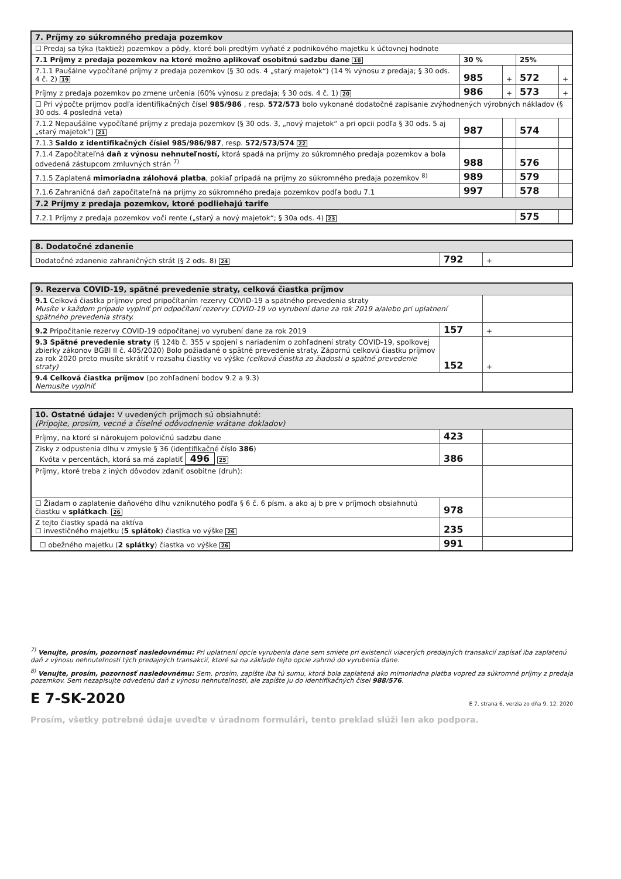| 7. Príjmy zo súkromného predaja pozemkov | | | | |
| --- | --- | --- | --- | --- |
| ☐ Predaj sa týka (taktiež) pozemkov a pôdy, ktoré boli predtým vyňaté z podnikového majetku k účtovnej hodnote | | | | |
| 7.1 Príjmy z predaja pozemkov na ktoré možno aplikovať osobitnú sadzbu dane 18 | 30 % | | 25% | |
| 7.1.1 Paušálne vypočítané príjmy z predaja pozemkov (§ 30 ods. 4 „starý majetok“) (14 % výnosu z predaja; § 30 ods. 4 č. 2) 19 | 985 | + | 572 | + |
| Príjmy z predaja pozemkov po zmene určenia (60% výnosu z predaja; § 30 ods. 4 č. 1) 20 | 986 | + | 573 | + |
| ☐ Pri výpočte príjmov podľa identifikačných čísel 985/986 , resp. 572/573 bolo vykonané dodatočné zapísanie zvýhodnených výrobných nákladov (§ 30 ods. 4 posledná veta) | | | | |
| 7.1.2 Nepaušálne vypočítané príjmy z predaja pozemkov (§ 30 ods. 3, „nový majetok“ a pri opcii podľa § 30 ods. 5 aj „starý majetok“) 21 | 987 | | 574 | |
| 7.1.3 Saldo z identifikačných čísiel 985/986/987 , resp. 572/573/574 22 | | | | |
| 7.1.4 Započítateľná daň z výnosu nehnuteľností, ktorá spadá na príjmy zo súkromného predaja pozemkov a bola odvedená zástupcom zmluvných strán <sup>7)</sup> | 988 | | 576 | |
| 7.1.5 Zaplatená mimoriadna zálohová platba , pokiaľ pripadá na príjmy zo súkromného predaja pozemkov <sup>8)</sup> | 989 | | 579 | |
| 7.1.6 Zahraničná daň započítateľná na príjmy zo súkromného predaja pozemkov podľa bodu 7.1 | 997 | | 578 | |
| 7.2 Príjmy z predaja pozemkov, ktoré podliehajú tarife | | | | |
| 7.2.1 Príjmy z predaja pozemkov voči rente („starý a nový majetok“; § 30a ods. 4) 23 | | | 575 | |
| 8. Dodatočné zdanenie | | |
| --- | --- | --- |
| Dodatočné zdanenie zahraničných strát (§ 2 ods. 8) 24 | 792 | + |
| 9. Rezerva COVID-19, spätné prevedenie straty, celková čiastka príjmov | | |
| --- | --- | --- |
| 9.1 Celková čiastka príjmov pred pripočítaním rezervy COVID-19 a spätného prevedenia straty Musíte v každom prípade vyplniť pri odpočítaní rezervy COVID-19 vo vyrubení dane za rok 2019 a/alebo pri uplatnení spätného prevedenia straty. | | |
| 9.2 Pripočítanie rezervy COVID-19 odpočítanej vo vyrubení dane za rok 2019 | 157 | + |
| 9.3 Spätné prevedenie straty (§ 124b č. 355 v spojení s nariadením o zohľadnení straty COVID-19, spolkovej zbierky zákonov BGBl II č. 405/2020) Bolo požiadané o spätné prevedenie straty. Zápornú celkovú čiastku príjmov za rok 2020 preto musíte skrátiť v rozsahu čiastky vo výške (celková čiastka zo žiadosti o spätné prevedenie straty) | 152 | + |
| 9.4 Celková čiastka príjmov (po zohľadnení bodov 9.2 a 9.3) Nemusíte vyplniť | | |
| 10. Ostatné údaje: V uvedených príjmoch sú obsiahnuté: (Pripojte, prosím, vecné a číselné odôvodnenie vrátane dokladov) | | |
| --- | --- | --- |
| Príjmy, na ktoré si nárokujem polovičnú sadzbu dane | 423 | |
| Zisky z odpustenia dlhu v zmysle § 36 (identifikačné číslo 386 ) Kvóta v percentách, ktorá sa má zaplatiť 496 25 | 386 | |
| Príjmy, ktoré treba z iných dôvodov zdaniť osobitne (druh): | | |
| ☐ Žiadam o zaplatenie daňového dlhu vzniknutého podľa § 6 č. 6 písm. a ako aj b pre v príjmoch obsiahnutú čiastku v splátkach . 26 | 978 | |
| Z tejto čiastky spadá na aktíva ☐ investičného majetku ( 5 splátok ) čiastka vo výške 26 | 235 | |
| ☐ obežného majetku ( 2 splátky ) čiastka vo výške 26 | 991 | |
<sup>7)</sup> Venujte, prosím, pozornosť nasledovnému: Pri uplatnení opcie vyrubenia dane sem smiete pri existencii viacerých predajných transakcií zapísať iba zaplatenú daň z výnosu nehnuteľností tých predajných transakcií, ktoré sa na základe tejto opcie zahrnú do vyrubenia dane.
<sup>8)</sup> Venujte, prosím, pozornosť nasledovnému: Sem, prosím, zapíšte iba tú sumu, ktorá bola zaplatená ako mimoriadna platba vopred za súkromné príjmy z predaja pozemkov. Sem nezapisujte odvedenú daň z výnosu nehnuteľností, ale zapíšte ju do identifikačných čísel 988/576.
E 7-SK-2020 E 7, strana 6, verzia zo dňa 9. 12. 2020
Prosím, všetky potrebné údaje uveďte v úradnom formulári, tento preklad slúži len ako podpora.